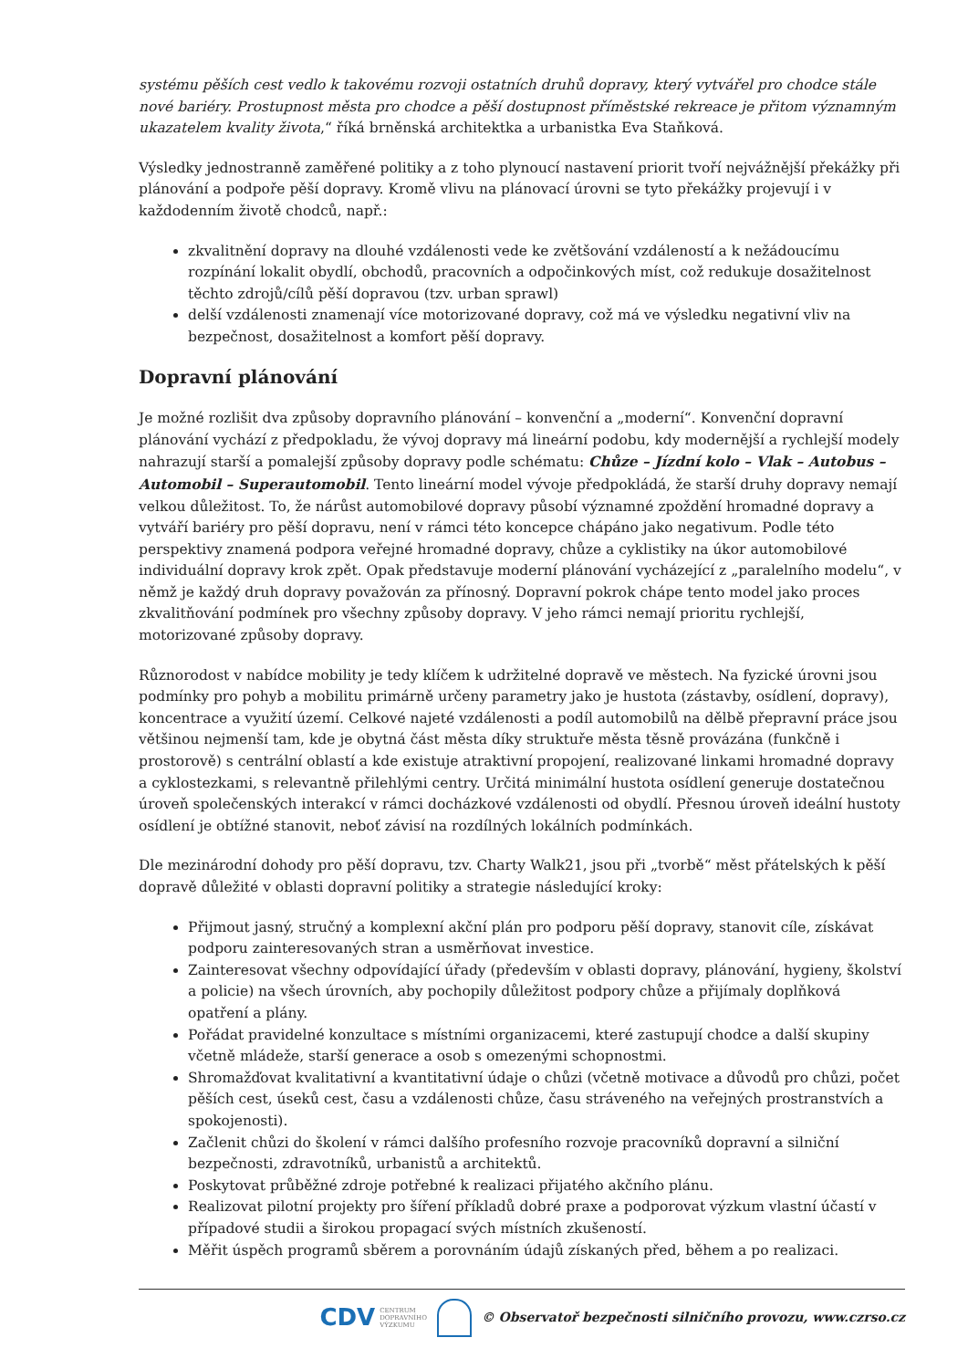systému pěších cest vedlo k takovému rozvoji ostatních druhů dopravy, který vytvářel pro chodce stále nové bariéry. Prostupnost města pro chodce a pěší dostupnost příměstské rekreace je přitom významným ukazatelem kvality života,“ říká brněnská architektka a urbanistka Eva Staňková.
Výsledky jednostranně zaměřené politiky a z toho plynoucí nastavení priorit tvoří nejvážnější překážky při plánování a podpoře pěší dopravy. Kromě vlivu na plánovací úrovni se tyto překážky projevují i v každodenním životě chodců, např.:
zkvalitnění dopravy na dlouhé vzdálenosti vede ke zvětšování vzdáleností a k nežádoucímu rozpínání lokalit obydlí, obchodů, pracovních a odpočinkových míst, což redukuje dosažitelnost těchto zdrojů/cílů pěší dopravou (tzv. urban sprawl)
delší vzdálenosti znamenají více motorizované dopravy, což má ve výsledku negativní vliv na bezpečnost, dosažitelnost a komfort pěší dopravy.
Dopravní plánování
Je možné rozlišit dva způsoby dopravního plánování – konvenční a „moderní“. Konvenční dopravní plánování vychází z předpokladu, že vývoj dopravy má lineární podobu, kdy modernější a rychlejší modely nahrazují starší a pomalejší způsoby dopravy podle schématu: Chůze – Jízdní kolo – Vlak – Autobus – Automobil – Superautomobil. Tento lineární model vývoje předpokládá, že starší druhy dopravy nemají velkou důležitost. To, že nárůst automobilové dopravy působí významné zpoždění hromadné dopravy a vytváří bariéry pro pěší dopravu, není v rámci této koncepce chápáno jako negativum. Podle této perspektivy znamená podpora veřejné hromadné dopravy, chůze a cyklistiky na úkor automobilové individuální dopravy krok zpět. Opak představuje moderní plánování vycházející z „paralelního modelu“, v němž je každý druh dopravy považován za přínosný. Dopravní pokrok chápe tento model jako proces zkvalitňování podmínek pro všechny způsoby dopravy. V jeho rámci nemají prioritu rychlejší, motorizované způsoby dopravy.
Různorodost v nabídce mobility je tedy klíčem k udržitelné dopravě ve městech. Na fyzické úrovni jsou podmínky pro pohyb a mobilitu primárně určeny parametry jako je hustota (zástavby, osídlení, dopravy), koncentrace a využití území. Celkové najeté vzdálenosti a podíl automobilů na dělbě přepravní práce jsou většinou nejmenší tam, kde je obytná část města díky struktuře města těsně provázána (funkčně i prostorově) s centrální oblastí a kde existuje atraktivní propojení, realizované linkami hromadné dopravy a cyklostezkami, s relevantně přilehlými centry. Určitá minimální hustota osídlení generuje dostatečnou úroveň společenských interakcí v rámci docházkové vzdálenosti od obydlí. Přesnou úroveň ideální hustoty osídlení je obtížné stanovit, neboť závisí na rozdílných lokálních podmínkách.
Dle mezinárodní dohody pro pěší dopravu, tzv. Charty Walk21, jsou při „tvorbě“ měst přátelských k pěší dopravě důležité v oblasti dopravní politiky a strategie následující kroky:
Přijmout jasný, stručný a komplexní akční plán pro podporu pěší dopravy, stanovit cíle, získávat podporu zainteresovaných stran a usměrňovat investice.
Zainteresovat všechny odpovídající úřady (především v oblasti dopravy, plánování, hygieny, školství a policie) na všech úrovních, aby pochopily důležitost podpory chůze a přijímaly doplňková opatření a plány.
Pořádat pravidelné konzultace s místními organizacemi, které zastupují chodce a další skupiny včetně mládeže, starší generace a osob s omezenými schopnostmi.
Shromažďovat kvalitativní a kvantitativní údaje o chůzi (včetně motivace a důvodů pro chůzi, počet pěších cest, úseků cest, času a vzdálenosti chůze, času stráveného na veřejných prostranstvích a spokojenosti).
Začlenit chůzi do školení v rámci dalšího profesního rozvoje pracovníků dopravní a silniční bezpečnosti, zdravotníků, urbanistů a architektů.
Poskytovat průběžné zdroje potřebné k realizaci přijatého akčního plánu.
Realizovat pilotní projekty pro šíření příkladů dobré praxe a podporovat výzkum vlastní účastí v případové studii a širokou propagací svých místních zkušeností.
Měřit úspěch programů sběrem a porovnáním údajů získaných před, během a po realizaci.
CDV CENTRUM
DOPRAVNÍHO
VÝZKUMU © Observatoř bezpečnosti silničního provozu, www.czrso.cz